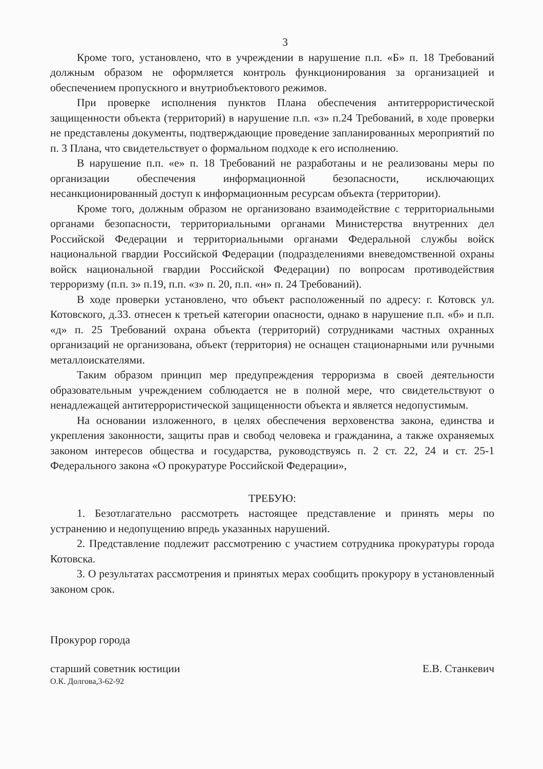3
Кроме того, установлено, что в учреждении в нарушение п.п. «Б» п. 18 Требований должным образом не оформляется контроль функционирования за организацией и обеспечением пропускного и внутриобъектового режимов.
При проверке исполнения пунктов Плана обеспечения антитеррористической защищенности объекта (территорий) в нарушение п.п. «з» п.24 Требований, в ходе проверки не представлены документы, подтверждающие проведение запланированных мероприятий по п. 3 Плана, что свидетельствует о формальном подходе к его исполнению.
В нарушение п.п. «е» п. 18 Требований не разработаны и не реализованы меры по организации обеспечения информационной безопасности, исключающих несанкционированный доступ к информационным ресурсам объекта (территории).
Кроме того, должным образом не организовано взаимодействие с территориальными органами безопасности, территориальными органами Министерства внутренних дел Российской Федерации и территориальными органами Федеральной службы войск национальной гвардии Российской Федерации (подразделениями вневедомственной охраны войск национальной гвардии Российской Федерации) по вопросам противодействия терроризму (п.п. з» п.19, п.п. «з» п. 20, п.п. «н» п. 24 Требований).
В ходе проверки установлено, что объект расположенный по адресу: г. Котовск ул. Котовского, д.33. отнесен к третьей категории опасности, однако в нарушение п.п. «б» и п.п. «д» п. 25 Требований охрана объекта (территорий) сотрудниками частных охранных организаций не организована, объект (территория) не оснащен стационарными или ручными металлоискателями.
Таким образом принцип мер предупреждения терроризма в своей деятельности образовательным учреждением соблюдается не в полной мере, что свидетельствуют о ненадлежащей антитеррористической защищенности объекта и является недопустимым.
На основании изложенного, в целях обеспечения верховенства закона, единства и укрепления законности, защиты прав и свобод человека и гражданина, а также охраняемых законом интересов общества и государства, руководствуясь п. 2 ст. 22, 24 и ст. 25-1 Федерального закона «О прокуратуре Российской Федерации»,
ТРЕБУЮ:
1. Безотлагательно рассмотреть настоящее представление и принять меры по устранению и недопущению впредь указанных нарушений.
2. Представление подлежит рассмотрению с участием сотрудника прокуратуры города Котовска.
3. О результатах рассмотрения и принятых мерах сообщить прокурору в установленный законом срок.
Прокурор города
старший советник юстиции
О.К. Долгова,3-62-92
Е.В. Станкевич